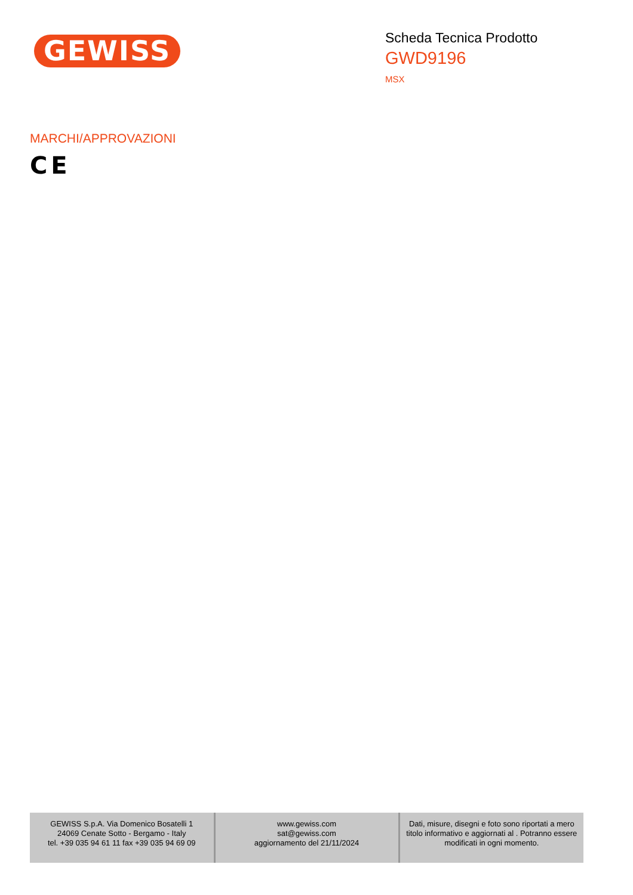GEWISS
Scheda Tecnica Prodotto
GWD9196
MSX
MARCHI/APPROVAZIONI
CE
| GEWISS S.p.A. Via Domenico Bosatelli 1 24069 Cenate Sotto - Bergamo - Italy tel. +39 035 94 61 11 fax +39 035 94 69 09 | www.gewiss.com sat@gewiss.com aggiornamento del 21/11/2024 | Dati, misure, disegni e foto sono riportati a mero titolo informativo e aggiornati al . Potranno essere modificati in ogni momento. |